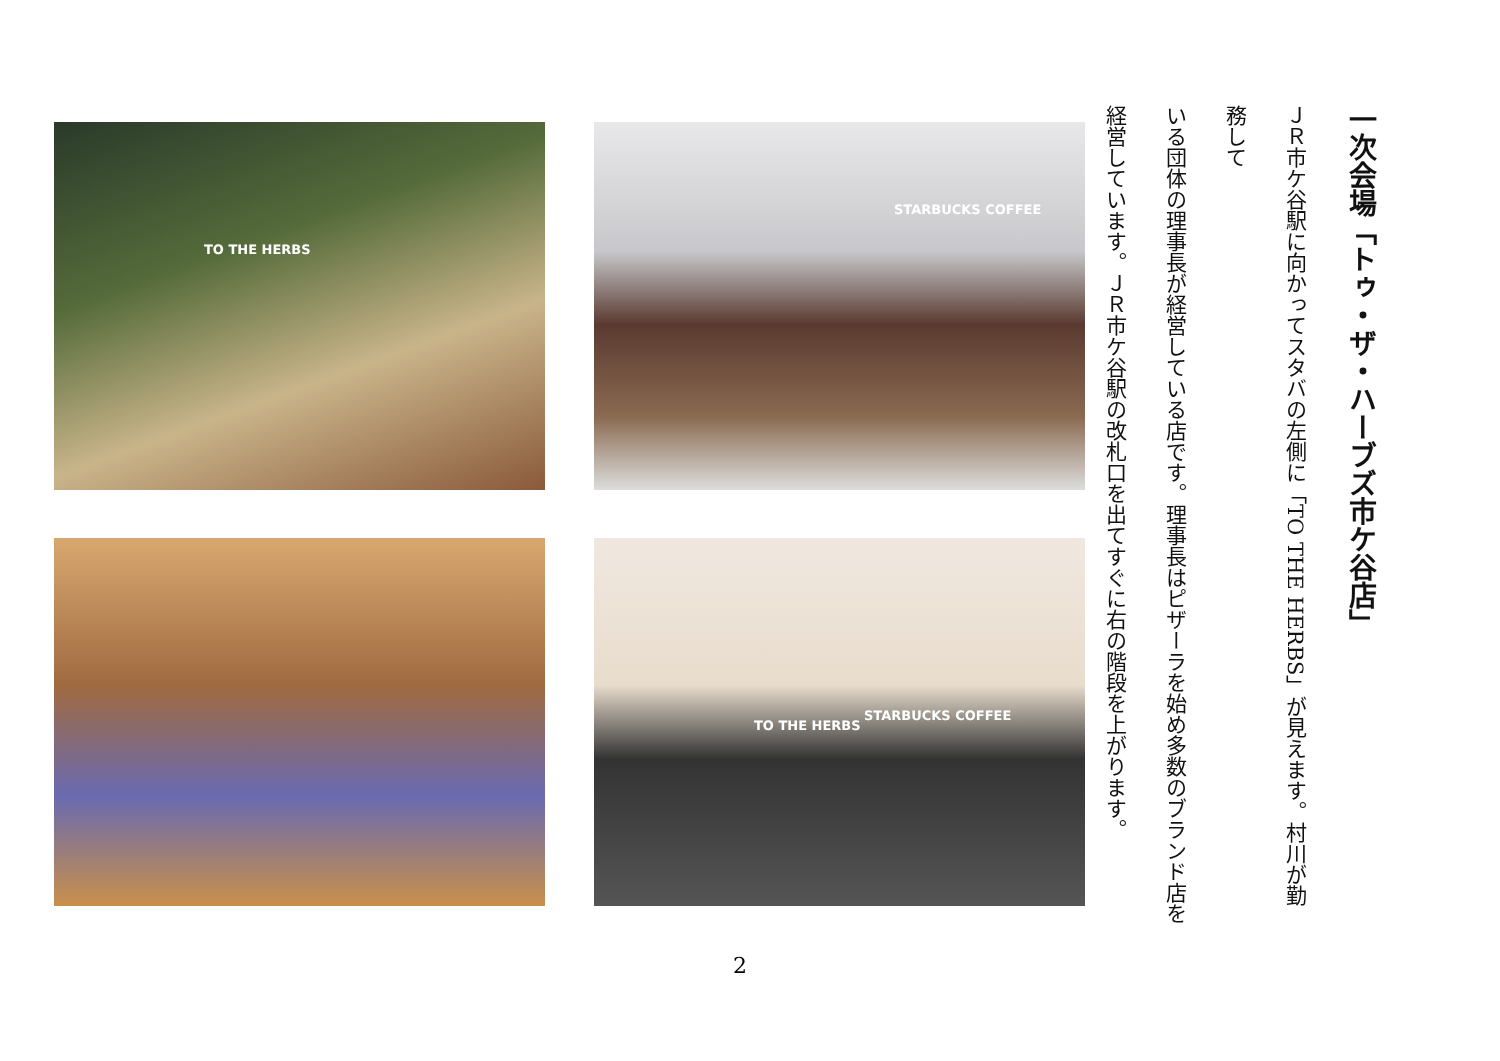一次会場「トゥ・ザ・ハーブズ市ケ谷店」
ＪＲ市ケ谷駅に向かってスタバの左側に「TO THE HERBS」が見えます。村川が勤務して
いる団体の理事長が経営している店です。理事長はピザーラを始め多数のブランド店を
経営しています。ＪＲ市ケ谷駅の改札口を出てすぐに右の階段を上がります。
TO THE HERBS
STARBUCKS COFFEE
TO THE HERBS
STARBUCKS COFFEE
2